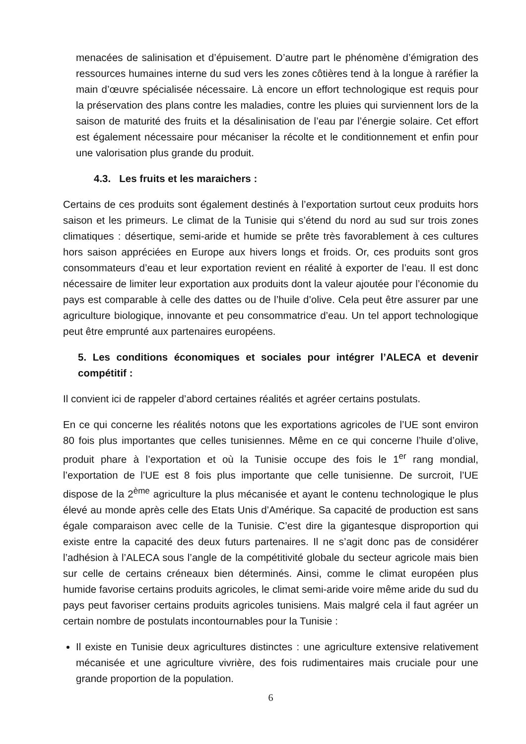menacées de salinisation et d’épuisement. D’autre part le phénomène d’émigration des ressources humaines interne du sud vers les zones côtières tend à la longue à raréfier la main d’œuvre spécialisée nécessaire. Là encore un effort technologique est requis pour la préservation des plans contre les maladies, contre les pluies qui surviennent lors de la saison de maturité des fruits et la désalinisation de l’eau par l’énergie solaire. Cet effort est également nécessaire pour mécaniser la récolte et le conditionnement et enfin pour une valorisation plus grande du produit.
4.3. Les fruits et les maraichers :
Certains de ces produits sont également destinés à l’exportation surtout ceux produits hors saison et les primeurs. Le climat de la Tunisie qui s’étend du nord au sud sur trois zones climatiques : désertique, semi-aride et humide se prête très favorablement à ces cultures hors saison appréciées en Europe aux hivers longs et froids. Or, ces produits sont gros consommateurs d’eau et leur exportation revient en réalité à exporter de l’eau. Il est donc nécessaire de limiter leur exportation aux produits dont la valeur ajoutée pour l’économie du pays est comparable à celle des dattes ou de l’huile d’olive. Cela peut être assurer par une agriculture biologique, innovante et peu consommatrice d’eau. Un tel apport technologique peut être emprunté aux partenaires européens.
5. Les conditions économiques et sociales pour intégrer l’ALECA et devenir compétitif :
Il convient ici de rappeler d’abord certaines réalités et agréer certains postulats.
En ce qui concerne les réalités notons que les exportations agricoles de l’UE sont environ 80 fois plus importantes que celles tunisiennes. Même en ce qui concerne l’huile d’olive, produit phare à l’exportation et où la Tunisie occupe des fois le 1<sup>er</sup> rang mondial, l’exportation de l’UE est 8 fois plus importante que celle tunisienne. De surcroit, l’UE dispose de la 2<sup>ème</sup> agriculture la plus mécanisée et ayant le contenu technologique le plus élevé au monde après celle des Etats Unis d’Amérique. Sa capacité de production est sans égale comparaison avec celle de la Tunisie. C’est dire la gigantesque disproportion qui existe entre la capacité des deux futurs partenaires. Il ne s’agit donc pas de considérer l’adhésion à l’ALECA sous l’angle de la compétitivité globale du secteur agricole mais bien sur celle de certains créneaux bien déterminés. Ainsi, comme le climat européen plus humide favorise certains produits agricoles, le climat semi-aride voire même aride du sud du pays peut favoriser certains produits agricoles tunisiens. Mais malgré cela il faut agréer un certain nombre de postulats incontournables pour la Tunisie :
Il existe en Tunisie deux agricultures distinctes : une agriculture extensive relativement mécanisée et une agriculture vivrière, des fois rudimentaires mais cruciale pour une grande proportion de la population.
6